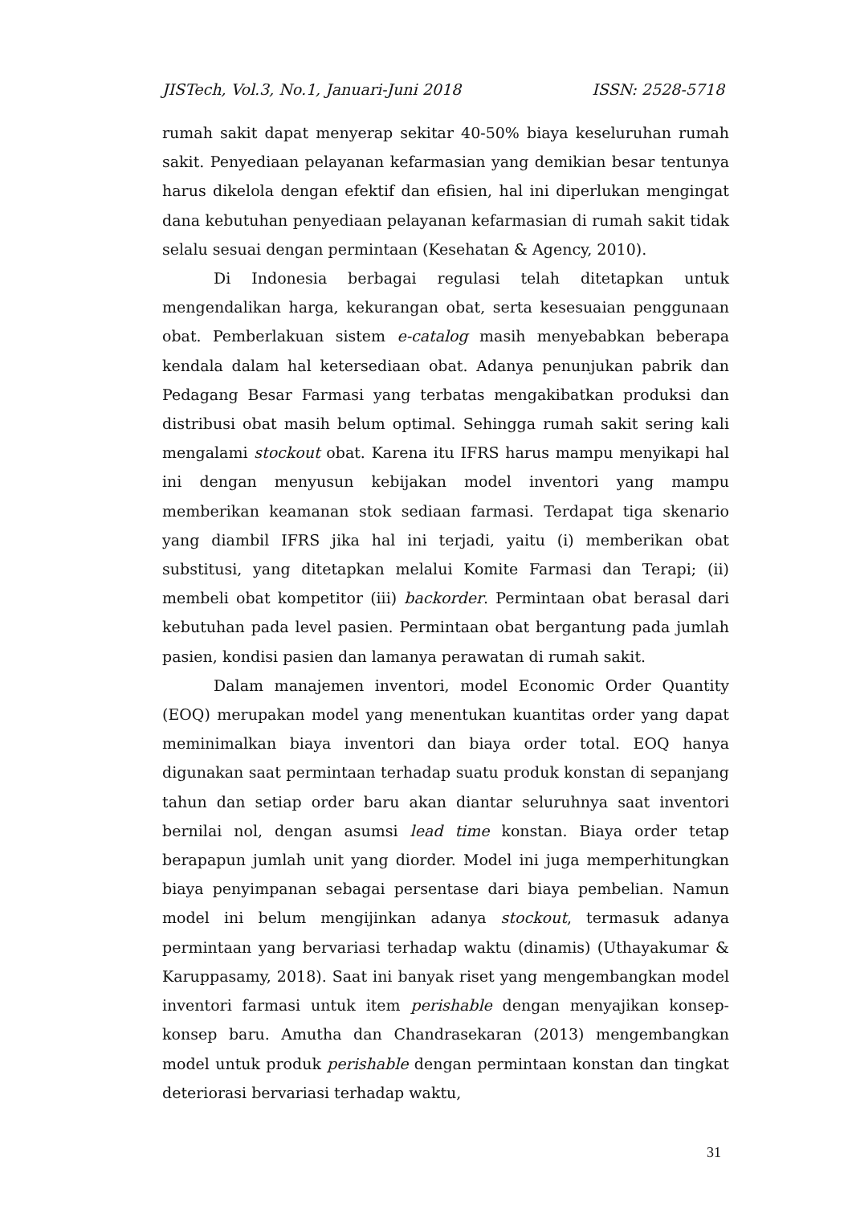JISTech, Vol.3, No.1, Januari-Juni 2018 ISSN: 2528-5718
rumah sakit dapat menyerap sekitar 40-50% biaya keseluruhan rumah sakit. Penyediaan pelayanan kefarmasian yang demikian besar tentunya harus dikelola dengan efektif dan efisien, hal ini diperlukan mengingat dana kebutuhan penyediaan pelayanan kefarmasian di rumah sakit tidak selalu sesuai dengan permintaan (Kesehatan & Agency, 2010).
Di Indonesia berbagai regulasi telah ditetapkan untuk mengendalikan harga, kekurangan obat, serta kesesuaian penggunaan obat. Pemberlakuan sistem e-catalog masih menyebabkan beberapa kendala dalam hal ketersediaan obat. Adanya penunjukan pabrik dan Pedagang Besar Farmasi yang terbatas mengakibatkan produksi dan distribusi obat masih belum optimal. Sehingga rumah sakit sering kali mengalami stockout obat. Karena itu IFRS harus mampu menyikapi hal ini dengan menyusun kebijakan model inventori yang mampu memberikan keamanan stok sediaan farmasi. Terdapat tiga skenario yang diambil IFRS jika hal ini terjadi, yaitu (i) memberikan obat substitusi, yang ditetapkan melalui Komite Farmasi dan Terapi; (ii) membeli obat kompetitor (iii) backorder. Permintaan obat berasal dari kebutuhan pada level pasien. Permintaan obat bergantung pada jumlah pasien, kondisi pasien dan lamanya perawatan di rumah sakit.
Dalam manajemen inventori, model Economic Order Quantity (EOQ) merupakan model yang menentukan kuantitas order yang dapat meminimalkan biaya inventori dan biaya order total. EOQ hanya digunakan saat permintaan terhadap suatu produk konstan di sepanjang tahun dan setiap order baru akan diantar seluruhnya saat inventori bernilai nol, dengan asumsi lead time konstan. Biaya order tetap berapapun jumlah unit yang diorder. Model ini juga memperhitungkan biaya penyimpanan sebagai persentase dari biaya pembelian. Namun model ini belum mengijinkan adanya stockout, termasuk adanya permintaan yang bervariasi terhadap waktu (dinamis) (Uthayakumar & Karuppasamy, 2018). Saat ini banyak riset yang mengembangkan model inventori farmasi untuk item perishable dengan menyajikan konsep-konsep baru. Amutha dan Chandrasekaran (2013) mengembangkan model untuk produk perishable dengan permintaan konstan dan tingkat deteriorasi bervariasi terhadap waktu,
31